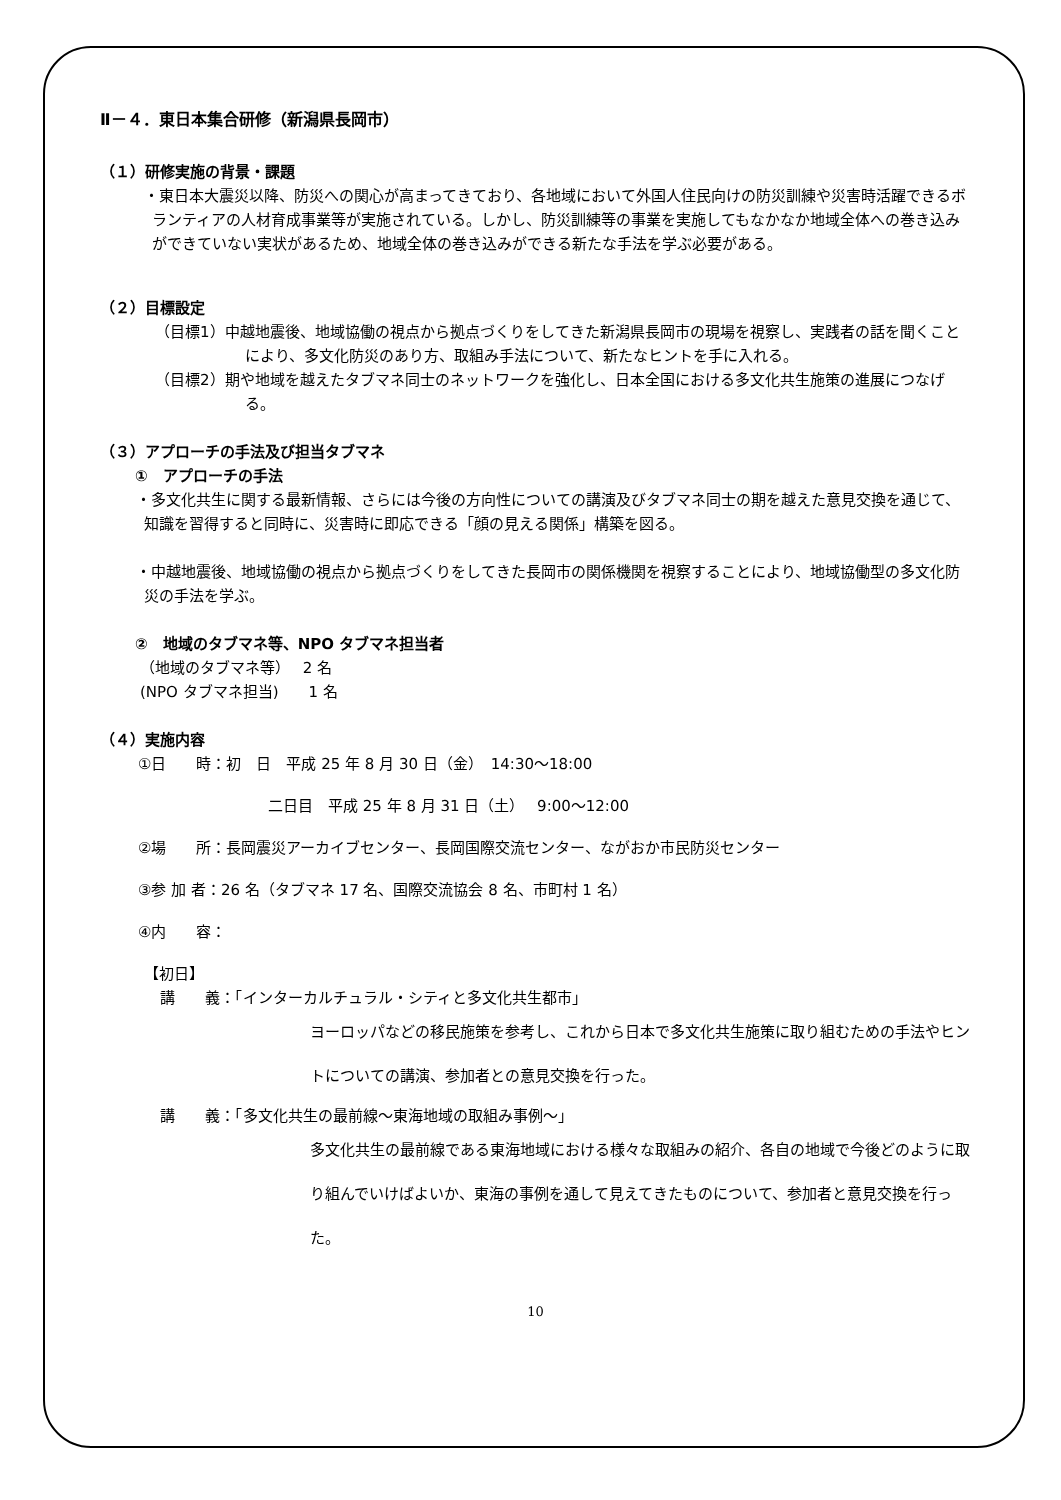Ⅱ－４．東日本集合研修（新潟県長岡市）
（１）研修実施の背景・課題
・東日本大震災以降、防災への関心が高まってきており、各地域において外国人住民向けの防災訓練や災害時活躍できるボランティアの人材育成事業等が実施されている。しかし、防災訓練等の事業を実施してもなかなか地域全体への巻き込みができていない実状があるため、地域全体の巻き込みができる新たな手法を学ぶ必要がある。
（２）目標設定
（目標1）中越地震後、地域協働の視点から拠点づくりをしてきた新潟県長岡市の現場を視察し、実践者の話を聞くことにより、多文化防災のあり方、取組み手法について、新たなヒントを手に入れる。
（目標2）期や地域を越えたタブマネ同士のネットワークを強化し、日本全国における多文化共生施策の進展につなげる。
（３）アプローチの手法及び担当タブマネ
①　アプローチの手法
・多文化共生に関する最新情報、さらには今後の方向性についての講演及びタブマネ同士の期を越えた意見交換を通じて、知識を習得すると同時に、災害時に即応できる「顔の見える関係」構築を図る。
・中越地震後、地域協働の視点から拠点づくりをしてきた長岡市の関係機関を視察することにより、地域協働型の多文化防災の手法を学ぶ。
②　地域のタブマネ等、NPO タブマネ担当者
（地域のタブマネ等）　 2 名
(NPO タブマネ担当)　　1 名
（４）実施内容
①日　　時：初　日　平成 25 年 8 月 30 日（金）　14:30～18:00
二日目　平成 25 年 8 月 31 日（土）　 9:00～12:00
②場　　所：長岡震災アーカイブセンター、長岡国際交流センター、ながおか市民防災センター
③参 加 者：26 名（タブマネ 17 名、国際交流協会 8 名、市町村 1 名）
④内　　容：
【初日】
講　　義：「インターカルチュラル・シティと多文化共生都市」
ヨーロッパなどの移民施策を参考し、これから日本で多文化共生施策に取り組むための手法やヒントについての講演、参加者との意見交換を行った。
講　　義：「多文化共生の最前線～東海地域の取組み事例～」
多文化共生の最前線である東海地域における様々な取組みの紹介、各自の地域で今後どのように取り組んでいけばよいか、東海の事例を通して見えてきたものについて、参加者と意見交換を行った。
10